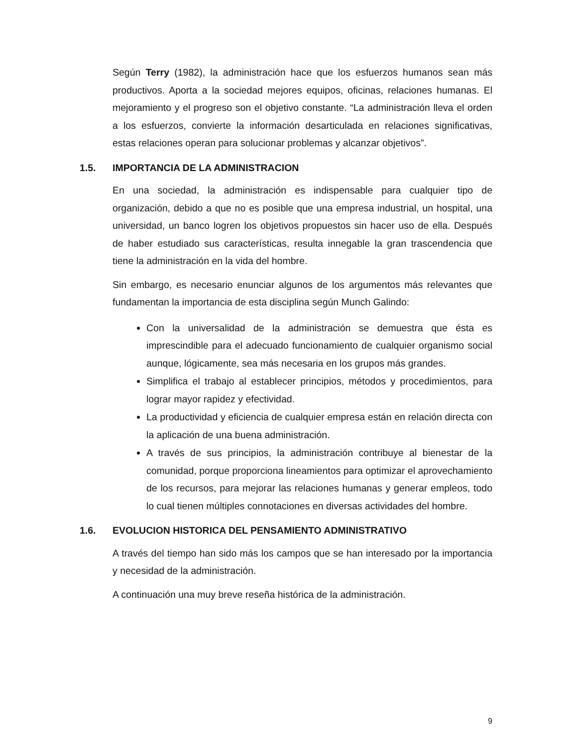Según Terry (1982), la administración hace que los esfuerzos humanos sean más productivos. Aporta a la sociedad mejores equipos, oficinas, relaciones humanas. El mejoramiento y el progreso son el objetivo constante. “La administración lleva el orden a los esfuerzos, convierte la información desarticulada en relaciones significativas, estas relaciones operan para solucionar problemas y alcanzar objetivos”.
1.5. IMPORTANCIA DE LA ADMINISTRACION
En una sociedad, la administración es indispensable para cualquier tipo de organización, debido a que no es posible que una empresa industrial, un hospital, una universidad, un banco logren los objetivos propuestos sin hacer uso de ella. Después de haber estudiado sus características, resulta innegable la gran trascendencia que tiene la administración en la vida del hombre.
Sin embargo, es necesario enunciar algunos de los argumentos más relevantes que fundamentan la importancia de esta disciplina según Munch Galindo:
Con la universalidad de la administración se demuestra que ésta es imprescindible para el adecuado funcionamiento de cualquier organismo social aunque, lógicamente, sea más necesaria en los grupos más grandes.
Simplifica el trabajo al establecer principios, métodos y procedimientos, para lograr mayor rapidez y efectividad.
La productividad y eficiencia de cualquier empresa están en relación directa con la aplicación de una buena administración.
A través de sus principios, la administración contribuye al bienestar de la comunidad, porque proporciona lineamientos para optimizar el aprovechamiento de los recursos, para mejorar las relaciones humanas y generar empleos, todo lo cual tienen múltiples connotaciones en diversas actividades del hombre.
1.6. EVOLUCION HISTORICA DEL PENSAMIENTO ADMINISTRATIVO
A través del tiempo han sido más los campos que se han interesado por la importancia y necesidad de la administración.
A continuación una muy breve reseña histórica de la administración.
9